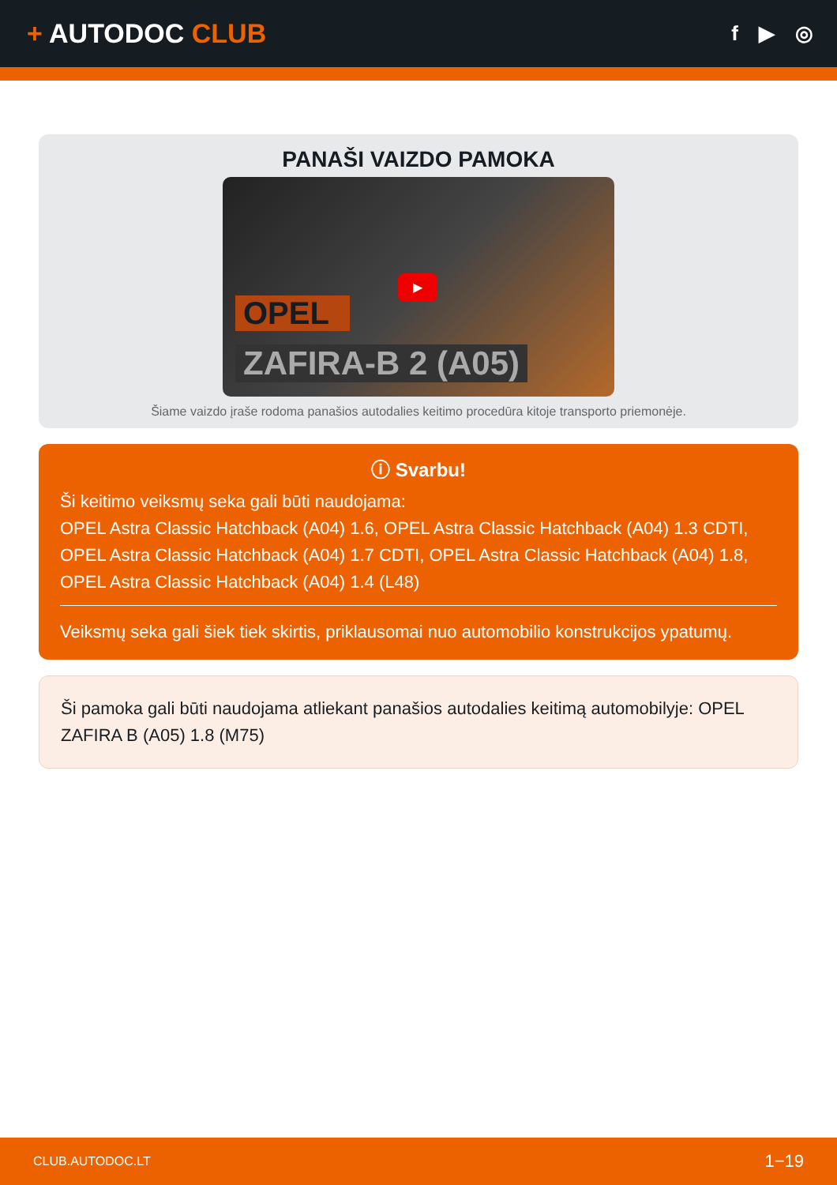+ AUTODOC CLUB
f ▶ ◎
PANAŠI VAIZDO PAMOKA
▶
OPEL
ZAFIRA-B 2 (A05)
Šiame vaizdo įraše rodoma panašios autodalies keitimo procedūra kitoje transporto priemonėje.
ⓘ Svarbu!
Ši keitimo veiksmų seka gali būti naudojama:
OPEL Astra Classic Hatchback (A04) 1.6, OPEL Astra Classic Hatchback (A04) 1.3 CDTI, OPEL Astra Classic Hatchback (A04) 1.7 CDTI, OPEL Astra Classic Hatchback (A04) 1.8, OPEL Astra Classic Hatchback (A04) 1.4 (L48)
Veiksmų seka gali šiek tiek skirtis, priklausomai nuo automobilio konstrukcijos ypatumų.
Ši pamoka gali būti naudojama atliekant panašios autodalies keitimą automobilyje: OPEL ZAFIRA B (A05) 1.8 (M75)
CLUB.AUTODOC.LT 1−19